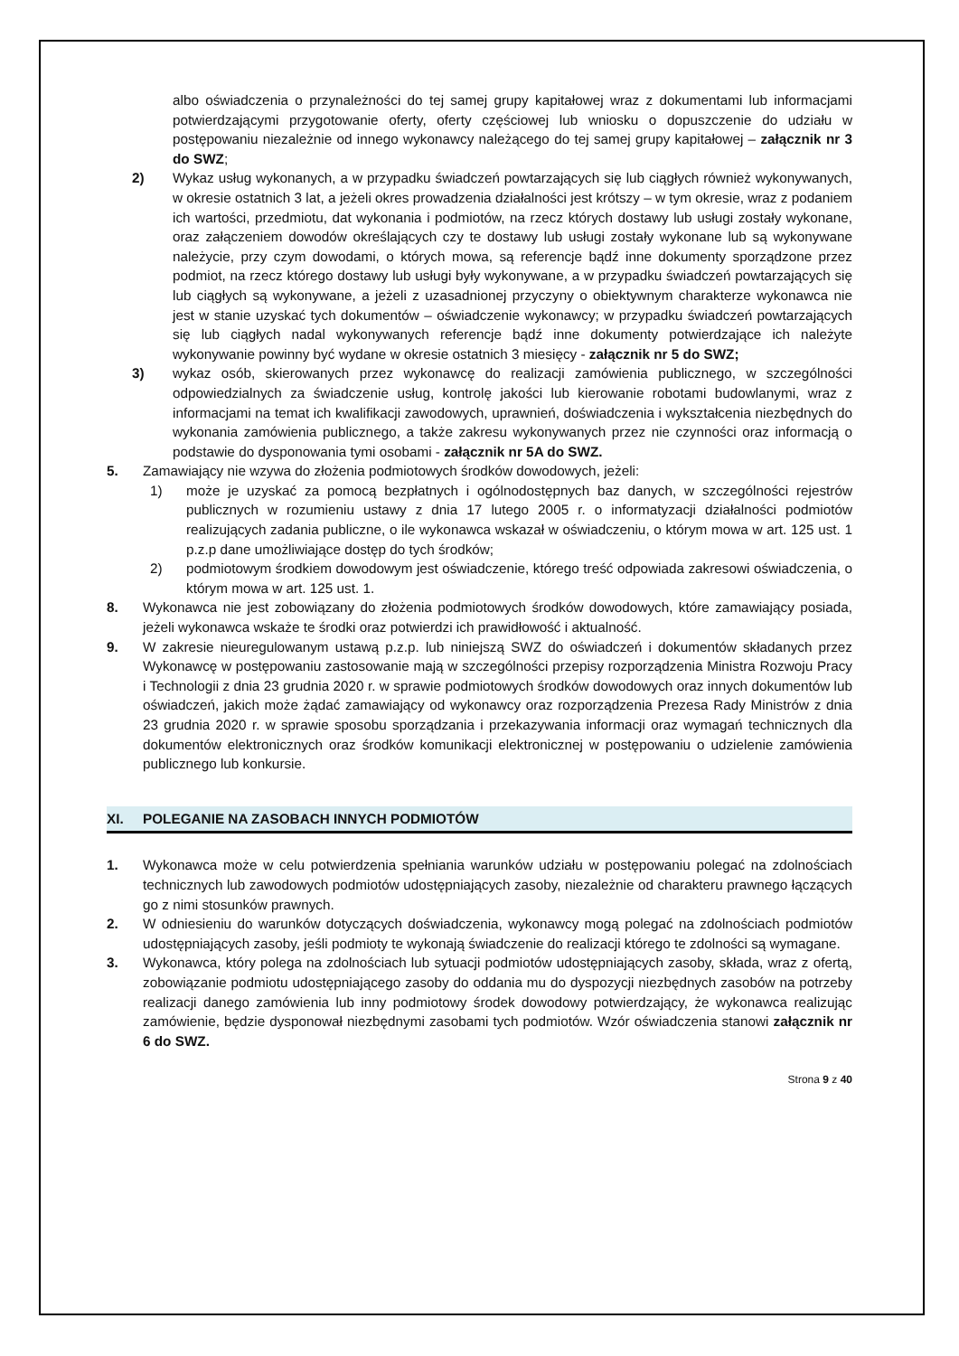albo oświadczenia o przynależności do tej samej grupy kapitałowej wraz z dokumentami lub informacjami potwierdzającymi przygotowanie oferty, oferty częściowej lub wniosku o dopuszczenie do udziału w postępowaniu niezależnie od innego wykonawcy należącego do tej samej grupy kapitałowej – załącznik nr 3 do SWZ;
2) Wykaz usług wykonanych, a w przypadku świadczeń powtarzających się lub ciągłych również wykonywanych, w okresie ostatnich 3 lat, a jeżeli okres prowadzenia działalności jest krótszy – w tym okresie, wraz z podaniem ich wartości, przedmiotu, dat wykonania i podmiotów, na rzecz których dostawy lub usługi zostały wykonane, oraz załączeniem dowodów określających czy te dostawy lub usługi zostały wykonane lub są wykonywane należycie, przy czym dowodami, o których mowa, są referencje bądź inne dokumenty sporządzone przez podmiot, na rzecz którego dostawy lub usługi były wykonywane, a w przypadku świadczeń powtarzających się lub ciągłych są wykonywane, a jeżeli z uzasadnionej przyczyny o obiektywnym charakterze wykonawca nie jest w stanie uzyskać tych dokumentów – oświadczenie wykonawcy; w przypadku świadczeń powtarzających się lub ciągłych nadal wykonywanych referencje bądź inne dokumenty potwierdzające ich należyte wykonywanie powinny być wydane w okresie ostatnich 3 miesięcy - załącznik nr 5 do SWZ;
3) wykaz osób, skierowanych przez wykonawcę do realizacji zamówienia publicznego, w szczególności odpowiedzialnych za świadczenie usług, kontrolę jakości lub kierowanie robotami budowlanymi, wraz z informacjami na temat ich kwalifikacji zawodowych, uprawnień, doświadczenia i wykształcenia niezbędnych do wykonania zamówienia publicznego, a także zakresu wykonywanych przez nie czynności oraz informacją o podstawie do dysponowania tymi osobami - załącznik nr 5A do SWZ.
5. Zamawiający nie wzywa do złożenia podmiotowych środków dowodowych, jeżeli:
1) może je uzyskać za pomocą bezpłatnych i ogólnodostępnych baz danych, w szczególności rejestrów publicznych w rozumieniu ustawy z dnia 17 lutego 2005 r. o informatyzacji działalności podmiotów realizujących zadania publiczne, o ile wykonawca wskazał w oświadczeniu, o którym mowa w art. 125 ust. 1 p.z.p dane umożliwiające dostęp do tych środków;
2) podmiotowym środkiem dowodowym jest oświadczenie, którego treść odpowiada zakresowi oświadczenia, o którym mowa w art. 125 ust. 1.
8. Wykonawca nie jest zobowiązany do złożenia podmiotowych środków dowodowych, które zamawiający posiada, jeżeli wykonawca wskaże te środki oraz potwierdzi ich prawidłowość i aktualność.
9. W zakresie nieuregulowanym ustawą p.z.p. lub niniejszą SWZ do oświadczeń i dokumentów składanych przez Wykonawcę w postępowaniu zastosowanie mają w szczególności przepisy rozporządzenia Ministra Rozwoju Pracy i Technologii z dnia 23 grudnia 2020 r. w sprawie podmiotowych środków dowodowych oraz innych dokumentów lub oświadczeń, jakich może żądać zamawiający od wykonawcy oraz rozporządzenia Prezesa Rady Ministrów z dnia 23 grudnia 2020 r. w sprawie sposobu sporządzania i przekazywania informacji oraz wymagań technicznych dla dokumentów elektronicznych oraz środków komunikacji elektronicznej w postępowaniu o udzielenie zamówienia publicznego lub konkursie.
XI. POLEGANIE NA ZASOBACH INNYCH PODMIOTÓW
1. Wykonawca może w celu potwierdzenia spełniania warunków udziału w postępowaniu polegać na zdolnościach technicznych lub zawodowych podmiotów udostępniających zasoby, niezależnie od charakteru prawnego łączących go z nimi stosunków prawnych.
2. W odniesieniu do warunków dotyczących doświadczenia, wykonawcy mogą polegać na zdolnościach podmiotów udostępniających zasoby, jeśli podmioty te wykonają świadczenie do realizacji którego te zdolności są wymagane.
3. Wykonawca, który polega na zdolnościach lub sytuacji podmiotów udostępniających zasoby, składa, wraz z ofertą, zobowiązanie podmiotu udostępniającego zasoby do oddania mu do dyspozycji niezbędnych zasobów na potrzeby realizacji danego zamówienia lub inny podmiotowy środek dowodowy potwierdzający, że wykonawca realizując zamówienie, będzie dysponował niezbędnymi zasobami tych podmiotów. Wzór oświadczenia stanowi załącznik nr 6 do SWZ.
Strona 9 z 40